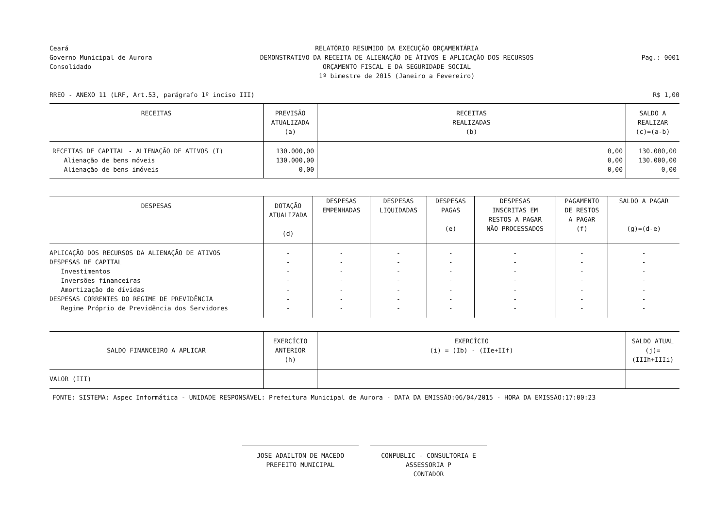Ceará
Governo Municipal de Aurora
Consolidado
RELATÓRIO RESUMIDO DA EXECUÇÃO ORÇAMENTÁRIA
DEMONSTRATIVO DA RECEITA DE ALIENAÇÃO DE ÁTIVOS E APLICAÇÃO DOS RECURSOS
ORÇAMENTO FISCAL E DA SEGURIDADE SOCIAL
1º bimestre de 2015 (Janeiro a Fevereiro)
Pag.: 0001
RREO - ANEXO 11 (LRF, Art.53, parágrafo 1º inciso III)
R$ 1,00
| RECEITAS | PREVISÃO ATUALIZADA (a) | RECEITAS REALIZADAS (b) | SALDO A REALIZAR (c)=(a-b) |
| --- | --- | --- | --- |
| RECEITAS DE CAPITAL - ALIENAÇÃO DE ATIVOS (I) Alienação de bens móveis Alienação de bens imóveis | 130.000,00 130.000,00 0,00 | 0,00 0,00 0,00 | 130.000,00 130.000,00 0,00 |
| DESPESAS | DOTAÇÃO ATUALIZADA (d) | DESPESAS EMPENHADAS | DESPESAS LIQUIDADAS | DESPESAS PAGAS (e) | DESPESAS INSCRITAS EM RESTOS A PAGAR NÃO PROCESSADOS | PAGAMENTO DE RESTOS A PAGAR (f) | SALDO A PAGAR (g)=(d-e) |
| --- | --- | --- | --- | --- | --- | --- | --- |
| APLICAÇÃO DOS RECURSOS DA ALIENAÇÃO DE ATIVOS DESPESAS DE CAPITAL Investimentos Inversões financeiras Amortização de dívidas DESPESAS CORRENTES DO REGIME DE PREVIDÊNCIA Regime Próprio de Previdência dos Servidores | - - - - - - - | - - - - - - - | - - - - - - - | - - - - - - - | - - - - - - - | - - - - - - - | - - - - - - - |
| SALDO FINANCEIRO A APLICAR | EXERCÍCIO ANTERIOR (h) | EXERCÍCIO (i) = (Ib) - (IIe+IIf) | SALDO ATUAL (j)=(IIIh+IIIi) |
| --- | --- | --- | --- |
| VALOR (III) | | | |
| FONTE: SISTEMA: Aspec Informática - UNIDADE RESPONSÁVEL: Prefeitura Municipal de Aurora - DATA DA EMISSÃO:06/04/2015 - HORA DA EMISSÃO:17:00:23 | | | |
JOSE ADAILTON DE MACEDO
PREFEITO MUNICIPAL
CONPUBLIC - CONSULTORIA E ASSESSORIA P
CONTADOR